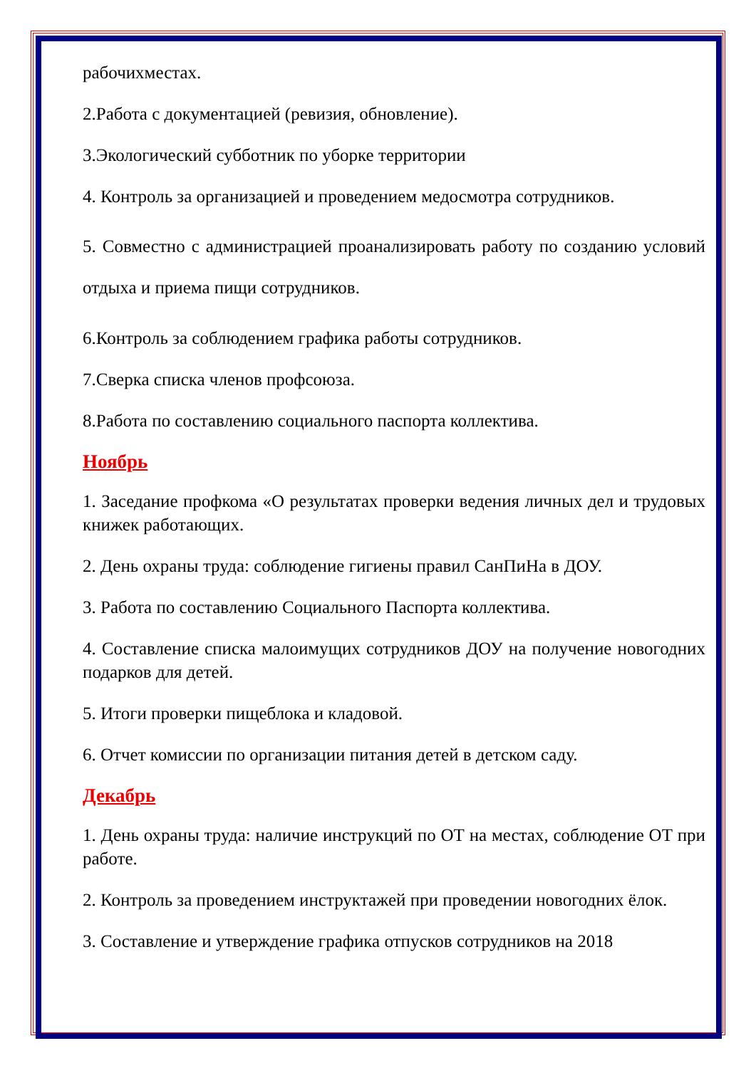рабочихместах.
2.Работа с документацией (ревизия, обновление).
3.Экологический субботник по уборке территории
4. Контроль за организацией и проведением медосмотра сотрудников.
5. Совместно с администрацией проанализировать работу по созданию условий отдыха и приема пищи сотрудников.
6.Контроль за соблюдением графика работы сотрудников.
7.Сверка списка членов профсоюза.
8.Работа по составлению социального паспорта коллектива.
Ноябрь
1. Заседание профкома «О результатах проверки ведения личных дел и трудовых книжек работающих.
2. День охраны труда: соблюдение гигиены правил СанПиНа в ДОУ.
3. Работа по составлению Социального Паспорта коллектива.
4. Составление списка малоимущих сотрудников ДОУ на получение новогодних подарков для детей.
5. Итоги проверки пищеблока и кладовой.
6. Отчет комиссии по организации питания детей в детском саду.
Декабрь
1. День охраны труда: наличие инструкций по ОТ на местах, соблюдение ОТ при работе.
2. Контроль за проведением инструктажей при проведении новогодних ёлок.
3. Составление и утверждение графика отпусков сотрудников на 2018